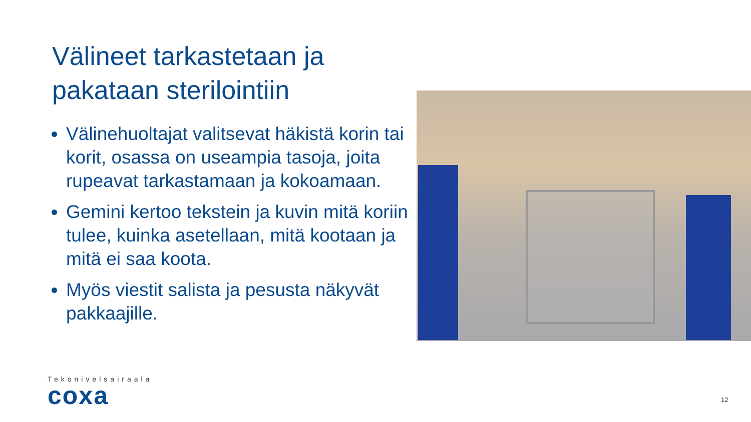Välineet tarkastetaan ja pakataan sterilointiin
Välinehuoltajat valitsevat häkistä korin tai korit, osassa on useampia tasoja, joita rupeavat tarkastamaan ja kokoamaan.
Gemini kertoo tekstein ja kuvin mitä koriin tulee, kuinka asetellaan, mitä kootaan ja mitä ei saa koota.
Myös viestit salista ja pesusta näkyvät pakkaajille.
Tekonivelsairaala
coxa
12